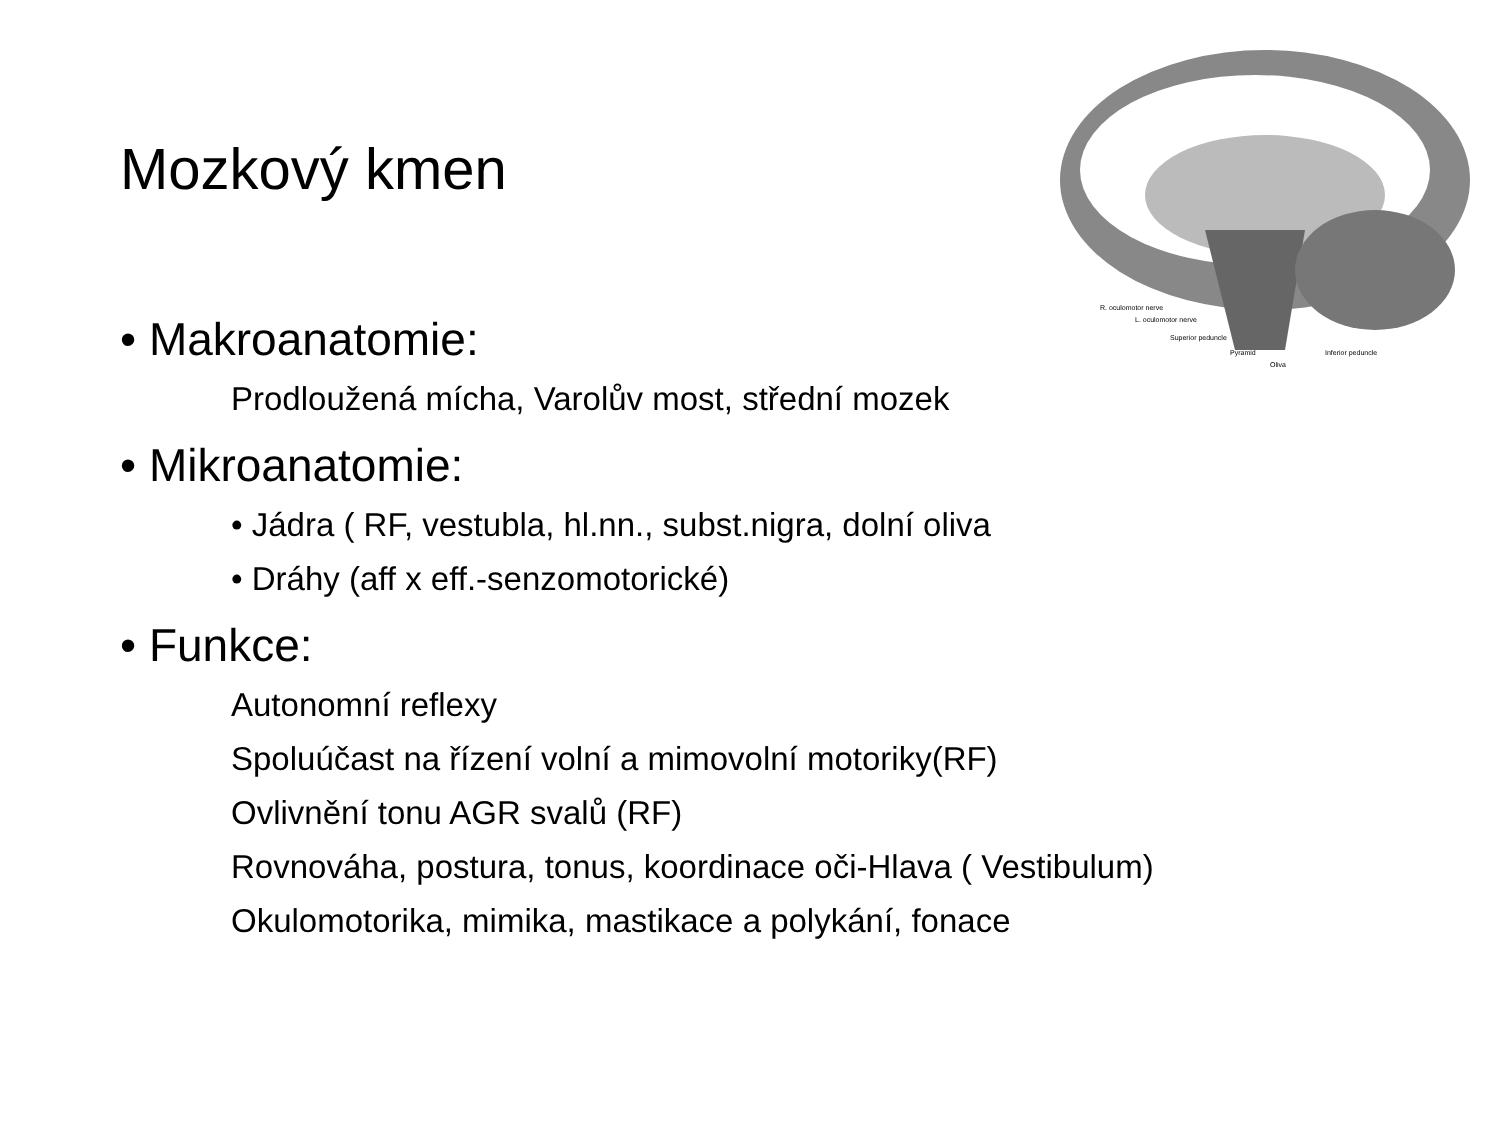R. oculomotor nerve
L. oculomotor nerve
Superior peduncle
Pyramid
Inferior peduncle
Oliva
Mozkový kmen
• Makroanatomie:
Prodloužená mícha, Varolův most, střední mozek
• Mikroanatomie:
• Jádra ( RF, vestubla, hl.nn., subst.nigra, dolní oliva
• Dráhy (aff x eff.-senzomotorické)
• Funkce:
Autonomní reflexy
Spoluúčast na řízení volní a mimovolní motoriky(RF)
Ovlivnění tonu AGR svalů (RF)
Rovnováha, postura, tonus, koordinace oči-Hlava ( Vestibulum)
Okulomotorika, mimika, mastikace a polykání, fonace